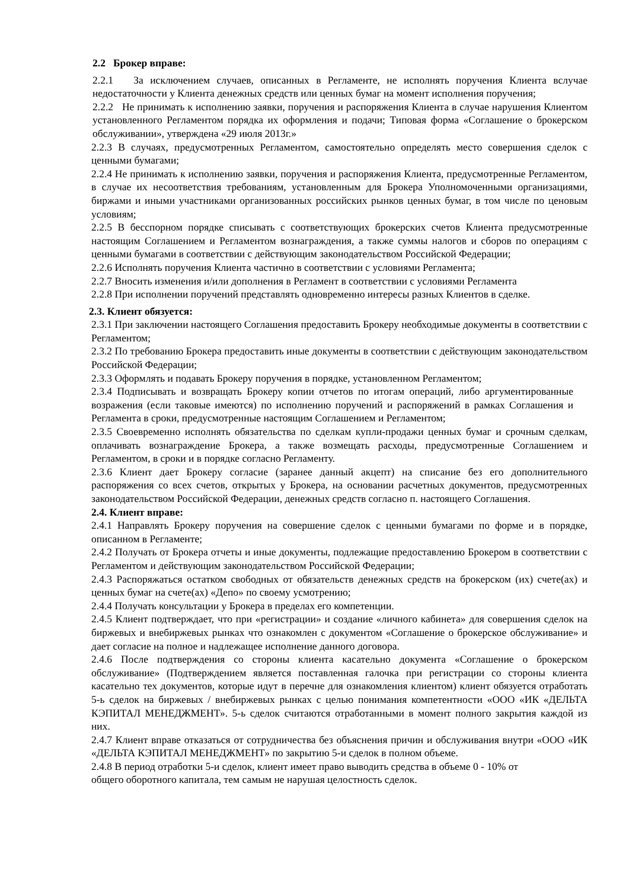2.2 Брокер вправе:
2.2.1 За исключением случаев, описанных в Регламенте, не исполнять поручения Клиента вслучае недостаточности у Клиента денежных средств или ценных бумаг на момент исполнения поручения;
2.2.2 Не принимать к исполнению заявки, поручения и распоряжения Клиента в случае нарушения Клиентом установленного Регламентом порядка их оформления и подачи; Типовая форма «Соглашение о брокерском обслуживании», утверждена «29 июля 2013г.»
2.2.3 В случаях, предусмотренных Регламентом, самостоятельно определять место совершения сделок с ценными бумагами;
2.2.4 Не принимать к исполнению заявки, поручения и распоряжения Клиента, предусмотренные Регламентом, в случае их несоответствия требованиям, установленным для Брокера Уполномоченными организациями, биржами и иными участниками организованных российских рынков ценных бумаг, в том числе по ценовым условиям;
2.2.5 В бесспорном порядке списывать с соответствующих брокерских счетов Клиента предусмотренные настоящим Соглашением и Регламентом вознаграждения, а также суммы налогов и сборов по операциям с ценными бумагами в соответствии с действующим законодательством Российской Федерации;
2.2.6 Исполнять поручения Клиента частично в соответствии с условиями Регламента;
2.2.7 Вносить изменения и/или дополнения в Регламент в соответствии с условиями Регламента
2.2.8 При исполнении поручений представлять одновременно интересы разных Клиентов в сделке.
2.3. Клиент обязуется:
2.3.1 При заключении настоящего Соглашения предоставить Брокеру необходимые документы в соответствии с Регламентом;
2.3.2 По требованию Брокера предоставить иные документы в соответствии с действующим законодательством Российской Федерации;
2.3.3 Оформлять и подавать Брокеру поручения в порядке, установленном Регламентом;
2.3.4 Подписывать и возвращать Брокеру копии отчетов по итогам операций, либо аргументированные возражения (если таковые имеются) по исполнению поручений и распоряжений в рамках Соглашения и Регламента в сроки, предусмотренные настоящим Соглашением и Регламентом;
2.3.5 Своевременно исполнять обязательства по сделкам купли-продажи ценных бумаг и срочным сделкам, оплачивать вознаграждение Брокера, а также возмещать расходы, предусмотренные Соглашением и Регламентом, в сроки и в порядке согласно Регламенту.
2.3.6 Клиент дает Брокеру согласие (заранее данный акцепт) на списание без его дополнительного распоряжения со всех счетов, открытых у Брокера, на основании расчетных документов, предусмотренных законодательством Российской Федерации, денежных средств согласно п. настоящего Соглашения.
2.4. Клиент вправе:
2.4.1 Направлять Брокеру поручения на совершение сделок с ценными бумагами по форме и в порядке, описанном в Регламенте;
2.4.2 Получать от Брокера отчеты и иные документы, подлежащие предоставлению Брокером в соответствии с Регламентом и действующим законодательством Российской Федерации;
2.4.3 Распоряжаться остатком свободных от обязательств денежных средств на брокерском (их) счете(ах) и ценных бумаг на счете(ах) «Депо» по своему усмотрению;
2.4.4 Получать консультации у Брокера в пределах его компетенции.
2.4.5 Клиент подтверждает, что при «регистрации» и создание «личного кабинета» для совершения сделок на биржевых и внебиржевых рынках что ознакомлен с документом «Соглашение о брокерское обслуживание» и дает согласие на полное и надлежащее исполнение данного договора.
2.4.6 После подтверждения со стороны клиента касательно документа «Соглашение о брокерском обслуживание» (Подтверждением является поставленная галочка при регистрации со стороны клиента касательно тех документов, которые идут в перечне для ознакомления клиентом) клиент обязуется отработать 5-ь сделок на биржевых / внебиржевых рынках с целью понимания компетентности «ООО «ИК «ДЕЛЬТА КЭПИТАЛ МЕНЕДЖМЕНТ». 5-ь сделок считаются отработанными в момент полного закрытия каждой из них.
2.4.7 Клиент вправе отказаться от сотрудничества без объяснения причин и обслуживания внутри «ООО «ИК «ДЕЛЬТА КЭПИТАЛ МЕНЕДЖМЕНТ» по закрытию 5-и сделок в полном объеме.
2.4.8 В период отработки 5-и сделок, клиент имеет право выводить средства в объеме 0 - 10% от
общего оборотного капитала, тем самым не нарушая целостность сделок.